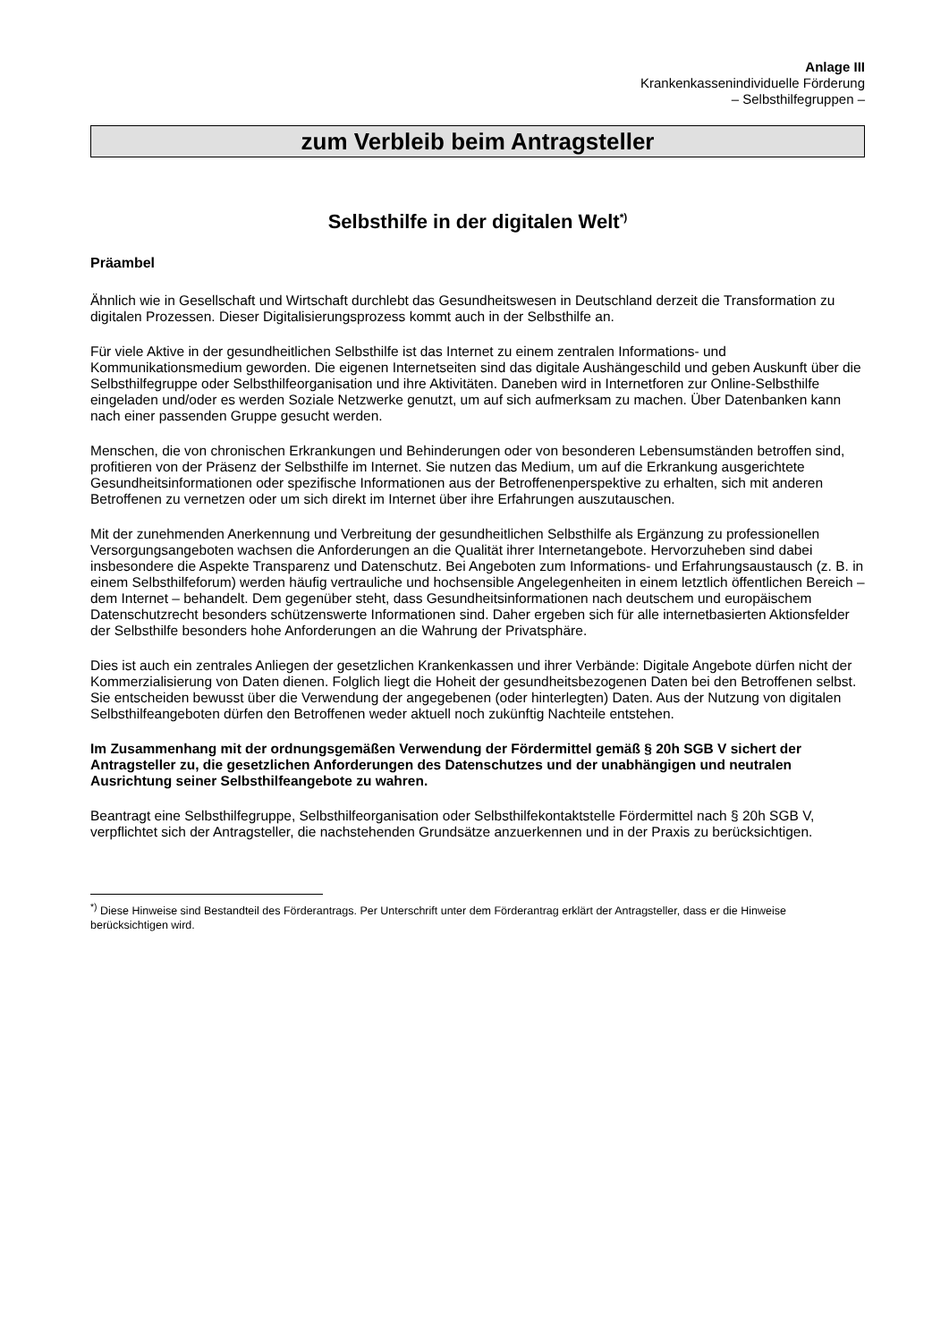Anlage III
Krankenkassenindividuelle Förderung
– Selbsthilfegruppen –
zum Verbleib beim Antragsteller
Selbsthilfe in der digitalen Welt<sup>*)</sup>
Präambel
Ähnlich wie in Gesellschaft und Wirtschaft durchlebt das Gesundheitswesen in Deutschland derzeit die Transformation zu digitalen Prozessen. Dieser Digitalisierungsprozess kommt auch in der Selbsthilfe an.
Für viele Aktive in der gesundheitlichen Selbsthilfe ist das Internet zu einem zentralen Informations- und Kommunikationsmedium geworden. Die eigenen Internetseiten sind das digitale Aushängeschild und geben Auskunft über die Selbsthilfegruppe oder Selbsthilfeorganisation und ihre Aktivitäten. Daneben wird in Internetforen zur Online-Selbsthilfe eingeladen und/oder es werden Soziale Netzwerke genutzt, um auf sich aufmerksam zu machen. Über Datenbanken kann nach einer passenden Gruppe gesucht werden.
Menschen, die von chronischen Erkrankungen und Behinderungen oder von besonderen Lebensumständen betroffen sind, profitieren von der Präsenz der Selbsthilfe im Internet. Sie nutzen das Medium, um auf die Erkrankung ausgerichtete Gesundheitsinformationen oder spezifische Informationen aus der Betroffenenperspektive zu erhalten, sich mit anderen Betroffenen zu vernetzen oder um sich direkt im Internet über ihre Erfahrungen auszutauschen.
Mit der zunehmenden Anerkennung und Verbreitung der gesundheitlichen Selbsthilfe als Ergänzung zu professionellen Versorgungsangeboten wachsen die Anforderungen an die Qualität ihrer Internetangebote. Hervorzuheben sind dabei insbesondere die Aspekte Transparenz und Datenschutz. Bei Angeboten zum Informations- und Erfahrungsaustausch (z. B. in einem Selbsthilfeforum) werden häufig vertrauliche und hochsensible Angelegenheiten in einem letztlich öffentlichen Bereich – dem Internet – behandelt. Dem gegenüber steht, dass Gesundheitsinformationen nach deutschem und europäischem Datenschutzrecht besonders schützenswerte Informationen sind. Daher ergeben sich für alle internetbasierten Aktionsfelder der Selbsthilfe besonders hohe Anforderungen an die Wahrung der Privatsphäre.
Dies ist auch ein zentrales Anliegen der gesetzlichen Krankenkassen und ihrer Verbände: Digitale Angebote dürfen nicht der Kommerzialisierung von Daten dienen. Folglich liegt die Hoheit der gesundheitsbezogenen Daten bei den Betroffenen selbst. Sie entscheiden bewusst über die Verwendung der angegebenen (oder hinterlegten) Daten. Aus der Nutzung von digitalen Selbsthilfeangeboten dürfen den Betroffenen weder aktuell noch zukünftig Nachteile entstehen.
Im Zusammenhang mit der ordnungsgemäßen Verwendung der Fördermittel gemäß § 20h SGB V sichert der Antragsteller zu, die gesetzlichen Anforderungen des Datenschutzes und der unabhängigen und neutralen Ausrichtung seiner Selbsthilfeangebote zu wahren.
Beantragt eine Selbsthilfegruppe, Selbsthilfeorganisation oder Selbsthilfekontaktstelle Fördermittel nach § 20h SGB V, verpflichtet sich der Antragsteller, die nachstehenden Grundsätze anzuerkennen und in der Praxis zu berücksichtigen.
<sup>*)</sup> Diese Hinweise sind Bestandteil des Förderantrags. Per Unterschrift unter dem Förderantrag erklärt der Antragsteller, dass er die Hinweise berücksichtigen wird.